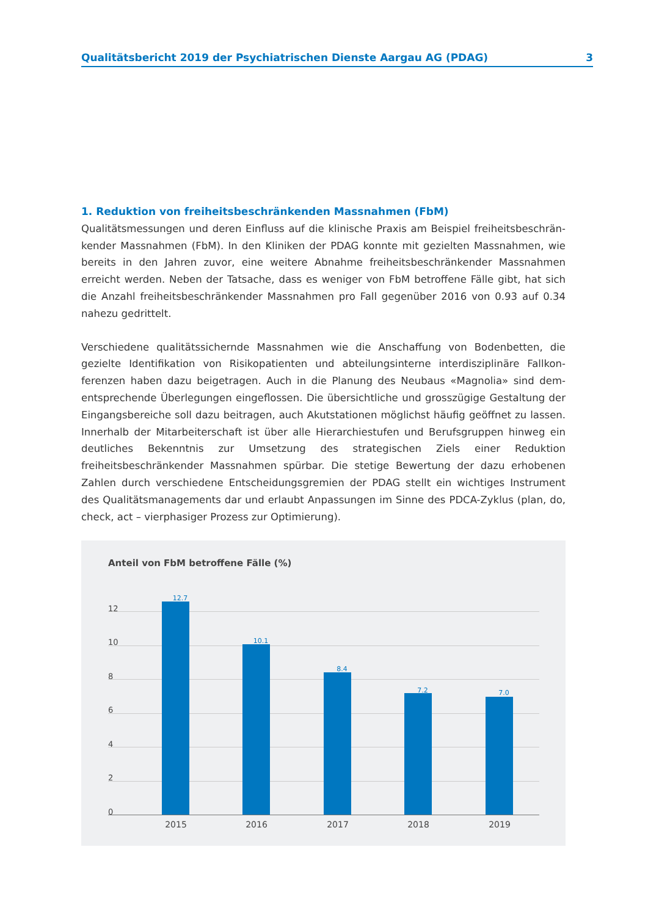Qualitätsbericht 2019 der Psychiatrischen Dienste Aargau AG (PDAG) 3
1. Reduktion von freiheitsbeschränkenden Massnahmen (FbM)
Qualitätsmessungen und deren Einfluss auf die klinische Praxis am Beispiel freiheitsbeschrän­kender Massnahmen (FbM). In den Kliniken der PDAG konnte mit gezielten Massnahmen, wie bereits in den Jahren zuvor, eine weitere Abnahme freiheitsbeschränkender Massnah­men erreicht werden. Neben der Tatsache, dass es weniger von FbM betroffene Fälle gibt, hat sich die Anzahl freiheitsbeschränkender Massnahmen pro Fall gegenüber 2016 von 0.93 auf 0.34 nahezu gedrittelt.
Verschiedene qualitätssichernde Massnahmen wie die Anschaffung von Bodenbetten, die gezielte Identifikation von Risikopatienten und abteilungsinterne interdisziplinäre Fallkon­ferenzen haben dazu beigetragen. Auch in die Planung des Neubaus «Magnolia» sind dem­entsprechende Überlegungen eingeflossen. Die übersichtliche und grosszügige Gestaltung der Eingangsbereiche soll dazu beitragen, auch Akutstationen möglichst häufig geöffnet zu lassen. Innerhalb der Mitarbeiterschaft ist über alle Hierarchiestufen und Berufsgruppen hinweg ein deutliches Bekenntnis zur Umsetzung des strategischen Ziels einer Reduktion freiheitsbeschränkender Massnahmen spürbar. Die stetige Bewertung der dazu erhobenen Zahlen durch verschiedene Entscheidungsgremien der PDAG stellt ein wichtiges Instrument des Qualitätsmanagements dar und erlaubt Anpassungen im Sinne des PDCA-Zyklus (plan, do, check, act – vierphasiger Prozess zur Optimierung).
Anteil von FbM betroffene Fälle (%)
12
10
8
6
4
2
0
12.7
10.1
8.4
7.2 7.0
2015 2016 2017 2018 2019